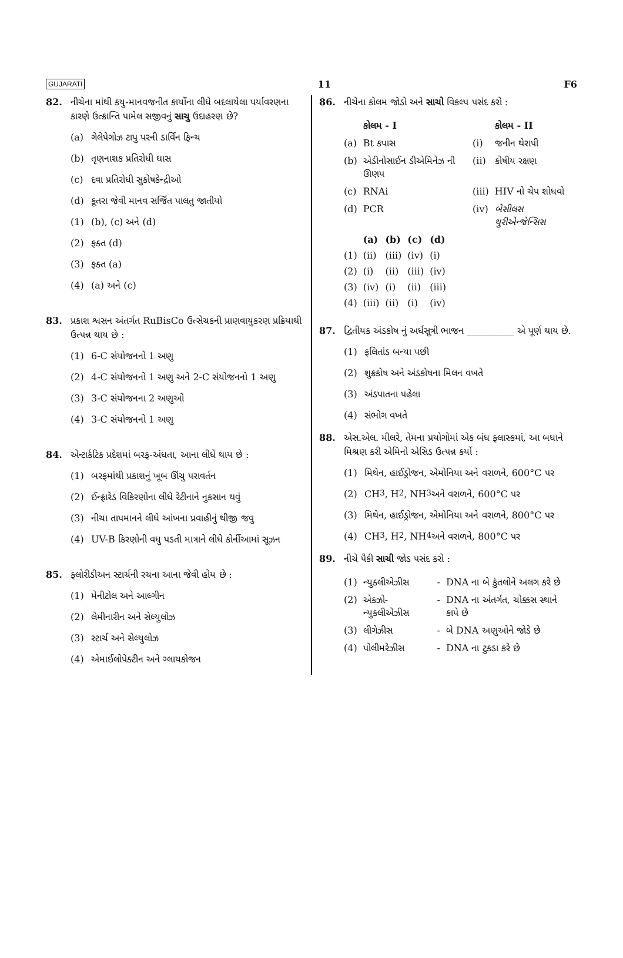GUJARATI 11 F6
82. નીચેના માંથી કયુ-માનવજનીત કાર્યોના લીધે બદલાયેલા પર્યાવરણના કારણે ઉત્ક્રાન્તિ પામેલ સજીવનું સાચુ ઉદાહરણ છે?
(a) ગેલેપેગોઝ ટાપુ પરની ડાર્વિન ફિન્ચ
(b) તૃણનાશક પ્રતિરોધી ઘાસ
(c) દવા પ્રતિરોધી સુકોષકેન્દ્રીઓ
(d) કૂતરા જેવી માનવ સર્જિત પાલતુ જાતીયો
(1) (b), (c) અને (d)
(2) ફક્ત (d)
(3) ફક્ત (a)
(4) (a) અને (c)
83. પ્રકાશ શ્વસન અંતર્ગત RuBisCo ઉત્સેચકની પ્રાણવાયુકરણ પ્રક્રિયાથી ઉત્પન્ન થાય છે :
(1) 6-C સંયોજનનો 1 અણુ
(2) 4-C સંયોજનનો 1 અણુ અને 2-C સંયોજનનો 1 અણુ
(3) 3-C સંયોજનના 2 અણુઓ
(4) 3-C સંયોજનનો 1 અણુ
84. એન્ટાર્કટિક પ્રદેશમાં બરફ-અંધતા, આના લીધે થાય છે :
(1) બરફમાંથી પ્રકાશનું ખૂબ ઊંચુ પરાવર્તન
(2) ઈન્ફ્રારેડ વિકિરણોના લીધે રેટીનાને નુકસાન થવું
(3) નીચા તાપમાનને લીધે આંખના પ્રવાહીનું થીજી જવુ
(4) UV-B કિરણોની વધુ પડતી માત્રાને લીધે કોર્નીઆમાં સૂઝન
85. ફ્લોરીડીઅન સ્ટાર્ચની રચના આના જેવી હોય છે :
(1) મેનીટોલ અને આલ્ગીન
(2) લેમીનારીન અને સેલ્યુલોઝ
(3) સ્ટાર્ચ અને સેલ્યુલોઝ
(4) એમાઈલોપેક્ટીન અને ગ્લાયકોજન
86. નીચેના કોલમ જોડો અને સાચો વિકલ્પ પસંદ કરો :
| | કોલમ - I | | કોલમ - II |
| --- | --- | --- | --- |
| (a) | Bt કપાસ | (i) | જનીન થેરાપી |
| (b) | એડીનોસાઈન ડીએમિનેઝ ની ઊણપ | (ii) | કોષીય રક્ષણ |
| (c) | RNAi | (iii) | HIV નો ચેપ શોધવો |
| (d) | PCR | (iv) | બેસીલસ થુરીએન્જેન્સિસ |
| | (a) | (b) | (c) | (d) |
| --- | --- | --- | --- | --- |
| (1) | (ii) | (iii) | (iv) | (i) |
| (2) | (i) | (ii) | (iii) | (iv) |
| (3) | (iv) | (i) | (ii) | (iii) |
| (4) | (iii) | (ii) | (i) | (iv) |
87. દ્વિતીયક અંડકોષ નું અર્ધસૂત્રી ભાજન __________ એ પૂર્ણ થાય છે.
(1) ફલિતાંડ બન્યા પછી
(2) શુક્રકોષ અને અંડકોષના મિલન વખતે
(3) અંડપાતના પહેલા
(4) સંભોગ વખતે
88. એસ.એલ. મીલરે, તેમના પ્રયોગોમાં એક બંધ ફ્લાસ્કમાં, આ બધાને મિશ્રણ કરી એમિનો એસિડ ઉત્પન્ન કર્યો :
(1) મિથેન, હાઈડ્રોજન, એમોનિયા અને વરાળને, 600°C પર
(2) CH<sub>3</sub>, H<sub>2</sub>, NH<sub>3</sub> અને વરાળને, 600°C પર
(3) મિથેન, હાઈડ્રોજન, એમોનિયા અને વરાળને, 800°C પર
(4) CH<sub>3</sub>, H<sub>2</sub>, NH<sub>4</sub> અને વરાળને, 800°C પર
89. નીચે પૈકી સાચી જોડ પસંદ કરો :
| (1) | ન્યુક્લીએઝીસ | - | DNA ના બે કુંતલોને અલગ કરે છે |
| (2) | એક્ઝો-ન્યુક્લીએઝીસ | - | DNA ના અંતર્ગત, ચોક્કસ સ્થાને કાપે છે |
| (3) | લીગેઝીસ | - | બે DNA અણુઓને જોડે છે |
| (4) | પોલીમરેઝીસ | - | DNA ના ટુકડા કરે છે |